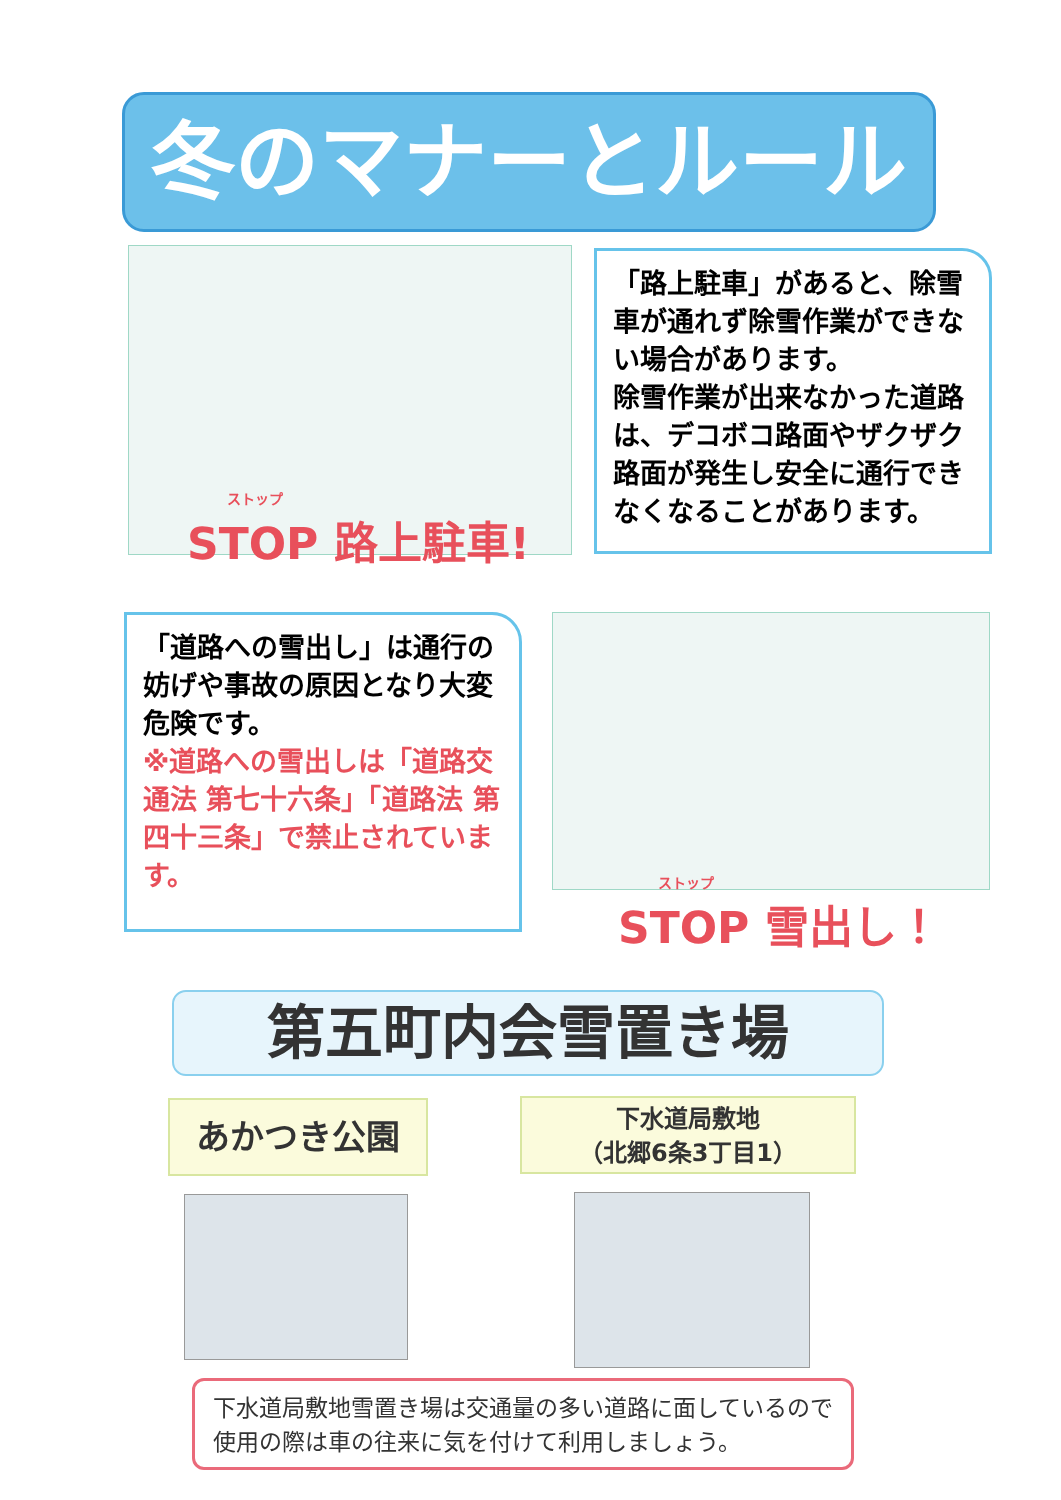冬のマナーとルール
ストップ
STOP 路上駐車!
「路上駐車」があると、除雪車が通れず除雪作業ができない場合があります。
除雪作業が出来なかった道路は、デコボコ路面やザクザク路面が発生し安全に通行できなくなることがあります。
「道路への雪出し」は通行の妨げや事故の原因となり大変危険です。
※道路への雪出しは「道路交通法 第七十六条」「道路法 第四十三条」で禁止されています。
ストップ
STOP 雪出し！
第五町内会雪置き場
あかつき公園
下水道局敷地
（北郷6条3丁目1）
下水道局敷地雪置き場は交通量の多い道路に面しているので使用の際は車の往来に気を付けて利用しましょう。